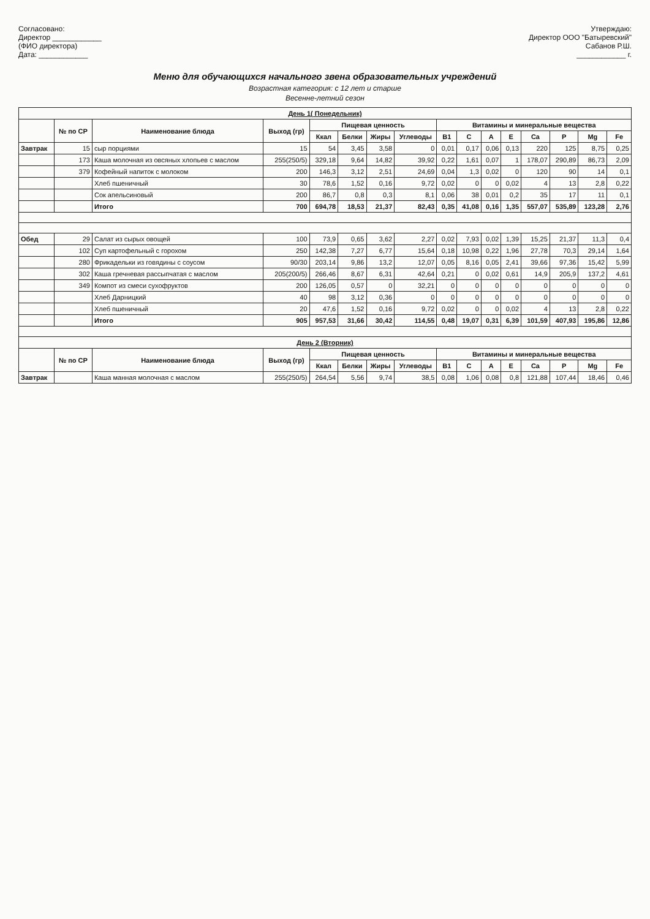Согласовано:
Директор ____________
(ФИО директора)
Дата: ____________
Утверждаю:
Директор ООО "Батыревский"
Сабанов Р.Ш.
____________ г.
Меню для обучающихся начального звена образовательных учреждений
Возрастная категория: с 12 лет и старше
Весенне-летний сезон
| День 1( Понедельник) | | | | | | | | | | | | | | | |
| | № по СР | Наименование блюда | Выход (гр) | Пищевая ценность | | | | Витамины и минеральные вещества | | | | | | | |
| | | | | Ккал | Белки | Жиры | Углеводы | B1 | C | A | E | Ca | P | Mg | Fe |
| Завтрак | 15 | сыр порциями | 15 | 54 | 3,45 | 3,58 | 0 | 0,01 | 0,17 | 0,06 | 0,13 | 220 | 125 | 8,75 | 0,25 |
| | 173 | Каша молочная из овсяных хлопьев с маслом | 255(250/5) | 329,18 | 9,64 | 14,82 | 39,92 | 0,22 | 1,61 | 0,07 | 1 | 178,07 | 290,89 | 86,73 | 2,09 |
| | 379 | Кофейный напиток с молоком | 200 | 146,3 | 3,12 | 2,51 | 24,69 | 0,04 | 1,3 | 0,02 | 0 | 120 | 90 | 14 | 0,1 |
| | | Хлеб пшеничный | 30 | 78,6 | 1,52 | 0,16 | 9,72 | 0,02 | 0 | 0 | 0,02 | 4 | 13 | 2,8 | 0,22 |
| | | Сок апельсиновый | 200 | 86,7 | 0,8 | 0,3 | 8,1 | 0,06 | 38 | 0,01 | 0,2 | 35 | 17 | 11 | 0,1 |
| | | Итого | 700 | 694,78 | 18,53 | 21,37 | 82,43 | 0,35 | 41,08 | 0,16 | 1,35 | 557,07 | 535,89 | 123,28 | 2,76 |
| Обед | 29 | Салат из сырых овощей | 100 | 73,9 | 0,65 | 3,62 | 2,27 | 0,02 | 7,93 | 0,02 | 1,39 | 15,25 | 21,37 | 11,3 | 0,4 |
| | 102 | Суп картофельный с горохом | 250 | 142,38 | 7,27 | 6,77 | 15,64 | 0,18 | 10,98 | 0,22 | 1,96 | 27,78 | 70,3 | 29,14 | 1,64 |
| | 280 | Фрикадельки из говядины с соусом | 90/30 | 203,14 | 9,86 | 13,2 | 12,07 | 0,05 | 8,16 | 0,05 | 2,41 | 39,66 | 97,36 | 15,42 | 5,99 |
| | 302 | Каша гречневая рассыпчатая с маслом | 205(200/5) | 266,46 | 8,67 | 6,31 | 42,64 | 0,21 | 0 | 0,02 | 0,61 | 14,9 | 205,9 | 137,2 | 4,61 |
| | 349 | Компот из смеси сухофруктов | 200 | 126,05 | 0,57 | 0 | 32,21 | 0 | 0 | 0 | 0 | 0 | 0 | 0 | 0 |
| | | Хлеб Дарницкий | 40 | 98 | 3,12 | 0,36 | 0 | 0 | 0 | 0 | 0 | 0 | 0 | 0 | 0 |
| | | Хлеб пшеничный | 20 | 47,6 | 1,52 | 0,16 | 9,72 | 0,02 | 0 | 0 | 0,02 | 4 | 13 | 2,8 | 0,22 |
| | | Итого | 905 | 957,53 | 31,66 | 30,42 | 114,55 | 0,48 | 19,07 | 0,31 | 6,39 | 101,59 | 407,93 | 195,86 | 12,86 |
| День 2 (Вторник) | | | | | | | | | | | | | | | |
| | № по СР | Наименование блюда | Выход (гр) | Пищевая ценность | | | | Витамины и минеральные вещества | | | | | | | |
| | | | | Ккал | Белки | Жиры | Углеводы | B1 | C | A | E | Ca | P | Mg | Fe |
| Завтрак | | Каша манная молочная с маслом | 255(250/5) | 264,54 | 5,56 | 9,74 | 38,5 | 0,08 | 1,06 | 0,08 | 0,8 | 121,88 | 107,44 | 18,46 | 0,46 |